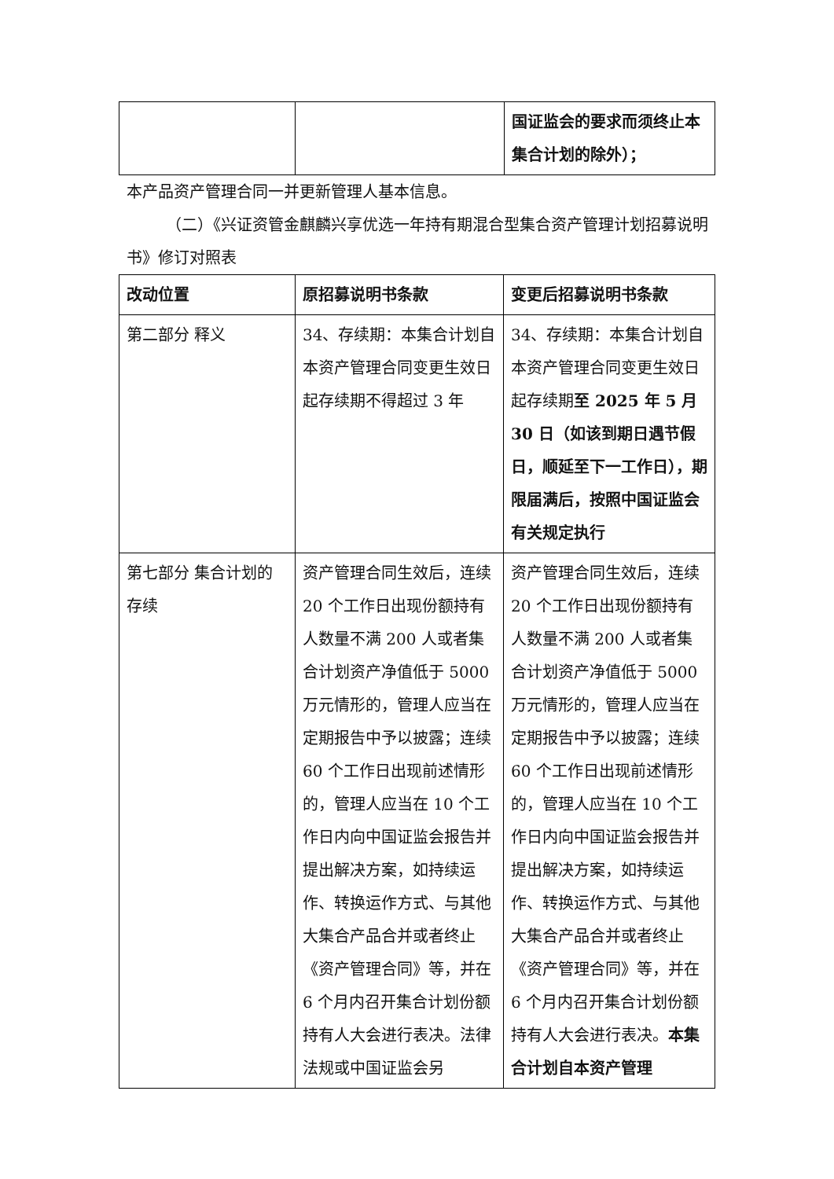| | | 国证监会的要求而须终止本集合计划的除外）； |
本产品资产管理合同一并更新管理人基本信息。
（二）《兴证资管金麒麟兴享优选一年持有期混合型集合资产管理计划招募说明书》修订对照表
| 改动位置 | 原招募说明书条款 | 变更后招募说明书条款 |
| 第二部分 释义 | 34、存续期：本集合计划自本资产管理合同变更生效日起存续期不得超过 3 年 | 34、存续期：本集合计划自本资产管理合同变更生效日起存续期 至 2025 年 5 月 30 日（如该到期日遇节假日，顺延至下一工作日），期限届满后，按照中国证监会有关规定执行 |
| 第七部分 集合计划的存续 | 资产管理合同生效后，连续 20 个工作日出现份额持有人数量不满 200 人或者集合计划资产净值低于 5000 万元情形的，管理人应当在定期报告中予以披露；连续 60 个工作日出现前述情形的，管理人应当在 10 个工作日内向中国证监会报告并提出解决方案，如持续运作、转换运作方式、与其他大集合产品合并或者终止《资产管理合同》等，并在 6 个月内召开集合计划份额持有人大会进行表决。法律法规或中国证监会另 | 资产管理合同生效后，连续 20 个工作日出现份额持有人数量不满 200 人或者集合计划资产净值低于 5000 万元情形的，管理人应当在定期报告中予以披露；连续 60 个工作日出现前述情形的，管理人应当在 10 个工作日内向中国证监会报告并提出解决方案，如持续运作、转换运作方式、与其他大集合产品合并或者终止《资产管理合同》等，并在 6 个月内召开集合计划份额持有人大会进行表决。 本集合计划自本资产管理 |